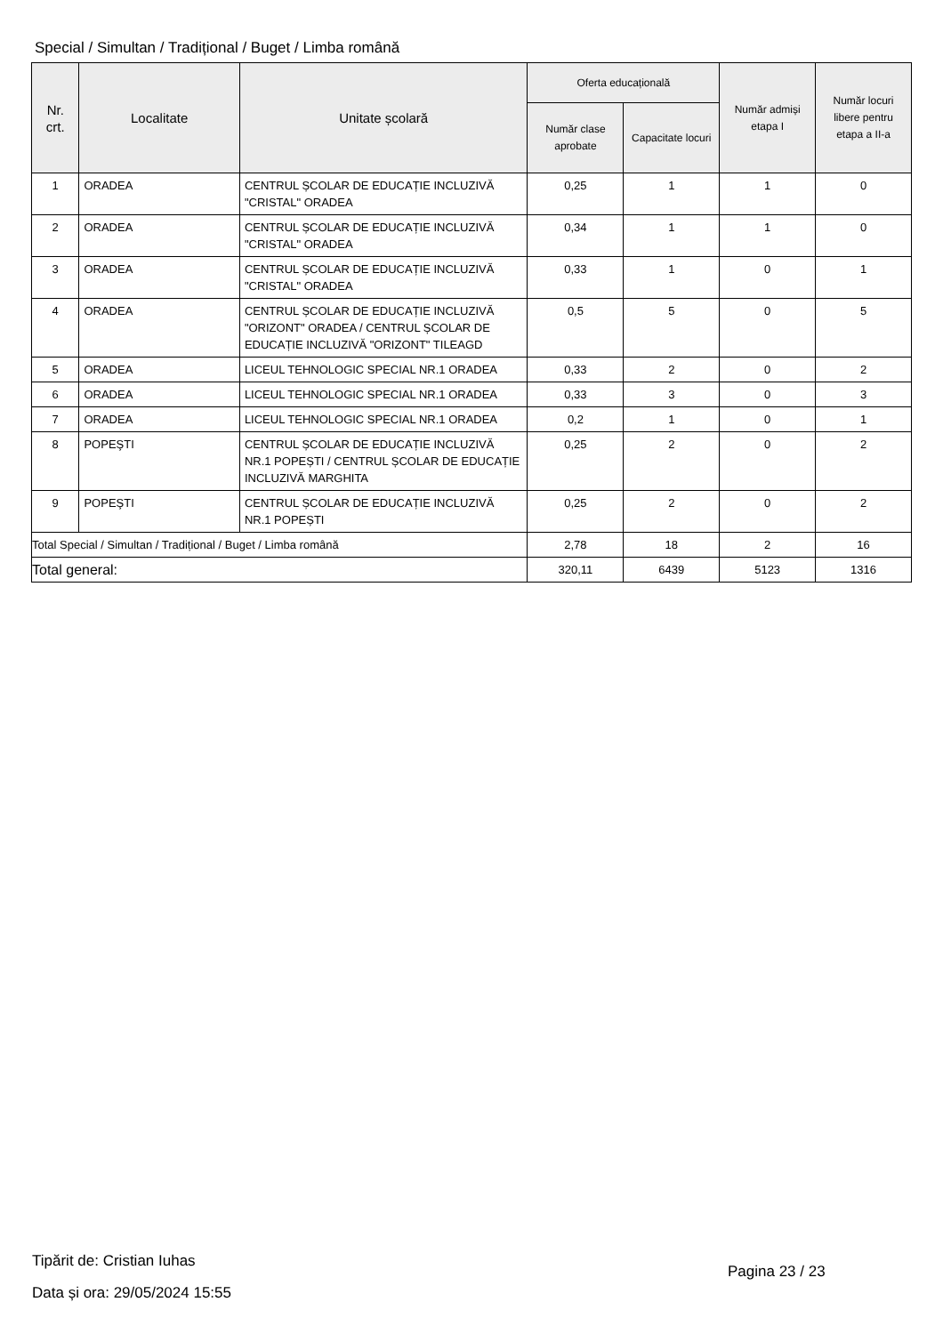Special / Simultan / Tradițional / Buget / Limba română
| Nr. crt. | Localitate | Unitate școlară | Oferta educațională | | Număr admiși etapa I | Număr locuri libere pentru etapa a II-a |
| --- | --- | --- | --- | --- | --- | --- |
| | | | Număr clase aprobate | Capacitate locuri | | |
| 1 | ORADEA | CENTRUL ȘCOLAR DE EDUCAȚIE INCLUZIVĂ "CRISTAL" ORADEA | 0,25 | 1 | 1 | 0 |
| 2 | ORADEA | CENTRUL ȘCOLAR DE EDUCAȚIE INCLUZIVĂ "CRISTAL" ORADEA | 0,34 | 1 | 1 | 0 |
| 3 | ORADEA | CENTRUL ȘCOLAR DE EDUCAȚIE INCLUZIVĂ "CRISTAL" ORADEA | 0,33 | 1 | 0 | 1 |
| 4 | ORADEA | CENTRUL ȘCOLAR DE EDUCAȚIE INCLUZIVĂ "ORIZONT" ORADEA / CENTRUL ȘCOLAR DE EDUCAȚIE INCLUZIVĂ "ORIZONT" TILEAGD | 0,5 | 5 | 0 | 5 |
| 5 | ORADEA | LICEUL TEHNOLOGIC SPECIAL NR.1 ORADEA | 0,33 | 2 | 0 | 2 |
| 6 | ORADEA | LICEUL TEHNOLOGIC SPECIAL NR.1 ORADEA | 0,33 | 3 | 0 | 3 |
| 7 | ORADEA | LICEUL TEHNOLOGIC SPECIAL NR.1 ORADEA | 0,2 | 1 | 0 | 1 |
| 8 | POPEŞTI | CENTRUL ȘCOLAR DE EDUCAȚIE INCLUZIVĂ NR.1 POPEȘTI / CENTRUL ȘCOLAR DE EDUCAȚIE INCLUZIVĂ MARGHITA | 0,25 | 2 | 0 | 2 |
| 9 | POPEŞTI | CENTRUL ȘCOLAR DE EDUCAȚIE INCLUZIVĂ NR.1 POPEȘTI | 0,25 | 2 | 0 | 2 |
| Total Special / Simultan / Tradițional / Buget / Limba română | | | 2,78 | 18 | 2 | 16 |
| Total general: | | | 320,11 | 6439 | 5123 | 1316 |
Tipărit de: Cristian Iuhas
Data și ora: 29/05/2024 15:55
Pagina 23 / 23